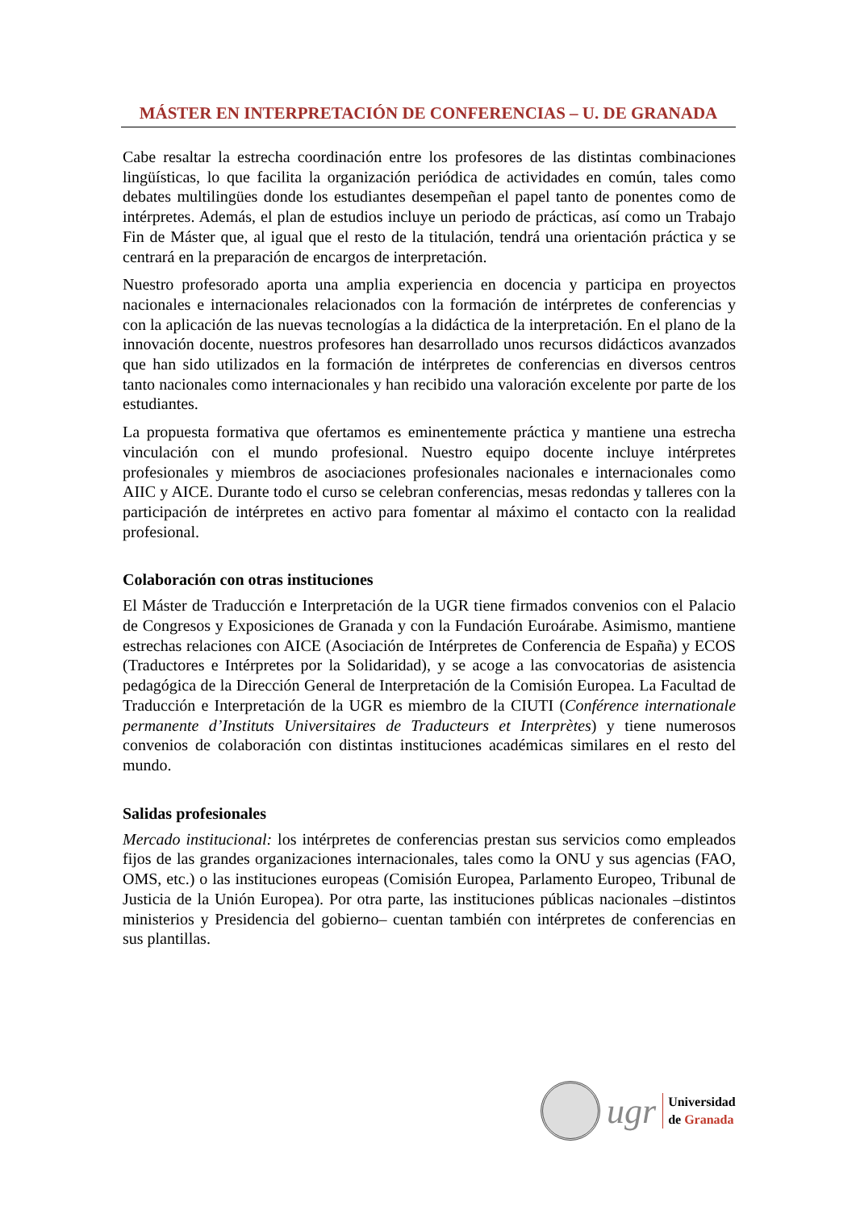MÁSTER EN INTERPRETACIÓN DE CONFERENCIAS – U. DE GRANADA
Cabe resaltar la estrecha coordinación entre los profesores de las distintas combinaciones lingüísticas, lo que facilita la organización periódica de actividades en común, tales como debates multilingües donde los estudiantes desempeñan el papel tanto de ponentes como de intérpretes. Además, el plan de estudios incluye un periodo de prácticas, así como un Trabajo Fin de Máster que, al igual que el resto de la titulación, tendrá una orientación práctica y se centrará en la preparación de encargos de interpretación.
Nuestro profesorado aporta una amplia experiencia en docencia y participa en proyectos nacionales e internacionales relacionados con la formación de intérpretes de conferencias y con la aplicación de las nuevas tecnologías a la didáctica de la interpretación. En el plano de la innovación docente, nuestros profesores han desarrollado unos recursos didácticos avanzados que han sido utilizados en la formación de intérpretes de conferencias en diversos centros tanto nacionales como internacionales y han recibido una valoración excelente por parte de los estudiantes.
La propuesta formativa que ofertamos es eminentemente práctica y mantiene una estrecha vinculación con el mundo profesional. Nuestro equipo docente incluye intérpretes profesionales y miembros de asociaciones profesionales nacionales e internacionales como AIIC y AICE. Durante todo el curso se celebran conferencias, mesas redondas y talleres con la participación de intérpretes en activo para fomentar al máximo el contacto con la realidad profesional.
Colaboración con otras instituciones
El Máster de Traducción e Interpretación de la UGR tiene firmados convenios con el Palacio de Congresos y Exposiciones de Granada y con la Fundación Euroárabe. Asimismo, mantiene estrechas relaciones con AICE (Asociación de Intérpretes de Conferencia de España) y ECOS (Traductores e Intérpretes por la Solidaridad), y se acoge a las convocatorias de asistencia pedagógica de la Dirección General de Interpretación de la Comisión Europea. La Facultad de Traducción e Interpretación de la UGR es miembro de la CIUTI (Conférence internationale permanente d’Instituts Universitaires de Traducteurs et Interprètes) y tiene numerosos convenios de colaboración con distintas instituciones académicas similares en el resto del mundo.
Salidas profesionales
Mercado institucional: los intérpretes de conferencias prestan sus servicios como empleados fijos de las grandes organizaciones internacionales, tales como la ONU y sus agencias (FAO, OMS, etc.) o las instituciones europeas (Comisión Europea, Parlamento Europeo, Tribunal de Justicia de la Unión Europea). Por otra parte, las instituciones públicas nacionales –distintos ministerios y Presidencia del gobierno– cuentan también con intérpretes de conferencias en sus plantillas.
ugr
Universidad
de Granada